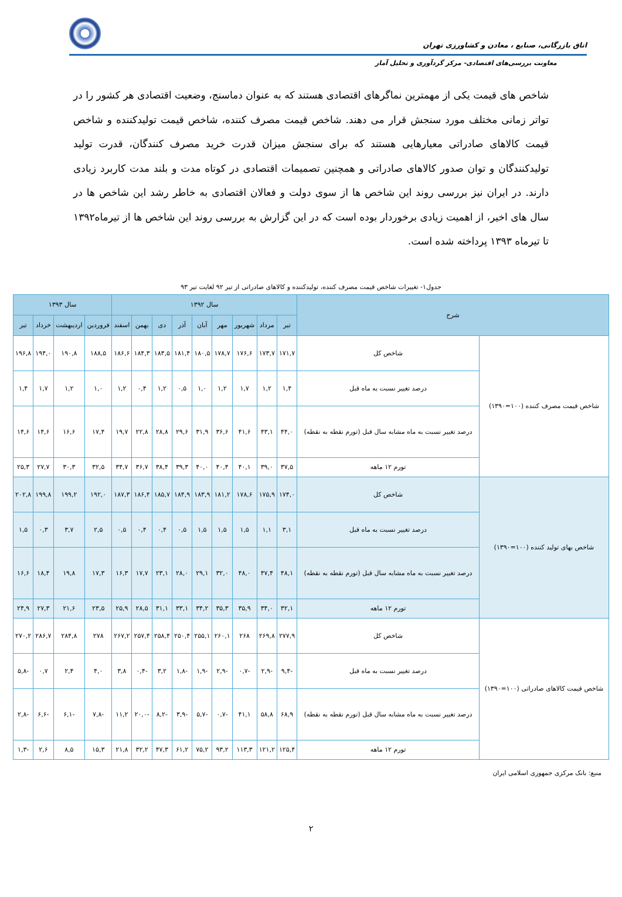اتاق بازرگانی، صنایع ، معادن و کشاورزی تهران
معاونت بررسی‌های اقتصادی- مرکز گردآوری و تحلیل آمار
شاخص های قیمت یکی از مهمترین نماگرهای اقتصادی هستند که به عنوان دماسنج، وضعیت اقتصادی هر کشور را در تواتر زمانی مختلف مورد سنجش قرار می دهند. شاخص قیمت مصرف کننده، شاخص قیمت تولیدکننده و شاخص قیمت کالاهای صادراتی معیارهایی هستند که برای سنجش میزان قدرت خرید مصرف کنندگان، قدرت تولید تولیدکنندگان و توان صدور کالاهای صادراتی و همچنین تصمیمات اقتصادی در کوتاه مدت و بلند مدت کاربرد زیادی دارند. در ایران نیز بررسی روند این شاخص ها از سوی دولت و فعالان اقتصادی به خاطر رشد این شاخص ها در سال های اخیر، از اهمیت زیادی برخوردار بوده است که در این گزارش به بررسی روند این شاخص ها از تیرماه۱۳۹۲ تا تیرماه ۱۳۹۳ پرداخته شده است.
جدول۱- تغییرات شاخص قیمت مصرف کننده، تولیدکننده و کالاهای صادراتی از تیر ۹۲ لغایت تیر ۹۳
| شرح | | سال ۱۳۹۲ | | | | | | | | | سال ۱۳۹۳ | | | |
| --- | --- | --- | --- | --- | --- | --- | --- | --- | --- | --- | --- | --- | --- | --- |
| | | تیر | مرداد | شهریور | مهر | آبان | آذر | دی | بهمن | اسفند | فروردین | اردیبهشت | خرداد | تیر |
| شاخص قیمت مصرف کننده (۱۰۰=۱۳۹۰) | شاخص کل | ۱۷۱,۷ | ۱۷۳,۷ | ۱۷۶,۶ | ۱۷۸,۷ | ۱۸۰,۵ | ۱۸۱,۴ | ۱۸۳,۵ | ۱۸۴,۳ | ۱۸۶,۶ | ۱۸۸,۵ | ۱۹۰,۸ | ۱۹۴,۰ | ۱۹۶,۸ |
| | درصد تغییر نسبت به ماه قبل | ۱,۴ | ۱,۲ | ۱,۷ | ۱,۲ | ۱,۰ | ۰,۵ | ۱,۲ | ۰,۴ | ۱,۲ | ۱,۰ | ۱,۲ | ۱,۷ | ۱,۴ |
| | درصد تغییر نسبت به ماه مشابه سال قبل (تورم نقطه به نقطه) | ۴۴,۰ | ۴۳,۱ | ۴۱,۶ | ۳۶,۶ | ۳۱,۹ | ۲۹,۶ | ۲۸,۸ | ۲۲,۸ | ۱۹,۷ | ۱۷,۴ | ۱۶,۶ | ۱۴,۶ | ۱۴,۶ |
| | تورم ۱۲ ماهه | ۳۷,۵ | ۳۹,۰ | ۴۰,۱ | ۴۰,۴ | ۴۰,۰ | ۳۹,۳ | ۳۸,۴ | ۳۶,۷ | ۳۴,۷ | ۳۲,۵ | ۳۰,۳ | ۲۷,۷ | ۲۵,۳ |
| شاخص بهای تولید کننده (۱۰۰=۱۳۹۰) | شاخص کل | ۱۷۴,۰ | ۱۷۵,۹ | ۱۷۸,۶ | ۱۸۱,۲ | ۱۸۳,۹ | ۱۸۴,۹ | ۱۸۵,۷ | ۱۸۶,۴ | ۱۸۷,۳ | ۱۹۲,۰ | ۱۹۹,۲ | ۱۹۹,۸ | ۲۰۲,۸ |
| | درصد تغییر نسبت به ماه قبل | ۳,۱ | ۱,۱ | ۱,۵ | ۱,۵ | ۱,۵ | ۰,۵ | ۰,۴ | ۰,۴ | ۰,۵ | ۲,۵ | ۳,۷ | ۰,۳ | ۱,۵ |
| | درصد تغییر نسبت به ماه مشابه سال قبل (تورم نقطه به نقطه) | ۴۸,۱ | ۴۷,۴ | ۴۸,۰ | ۳۲,۰ | ۲۹,۱ | ۲۸,۰ | ۲۳,۱ | ۱۷,۷ | ۱۶,۳ | ۱۷,۳ | ۱۹,۸ | ۱۸,۴ | ۱۶,۶ |
| | تورم ۱۲ ماهه | ۳۲,۱ | ۳۴,۰ | ۳۵,۹ | ۳۵,۳ | ۳۴,۲ | ۳۳,۱ | ۳۱,۱ | ۲۸,۵ | ۲۵,۹ | ۲۳,۵ | ۲۱,۶ | ۲۷,۳ | ۲۴,۹ |
| شاخص قیمت کالاهای صادراتی (۱۰۰=۱۳۹۰) | شاخص کل | ۲۷۷,۹ | ۲۶۹,۸ | ۲۶۸ | ۲۶۰,۱ | ۲۵۵,۱ | ۲۵۰,۴ | ۲۵۸,۴ | ۲۵۷,۴ | ۲۶۷,۲ | ۲۷۸ | ۲۸۴,۸ | ۲۸۶,۷ | ۲۷۰,۲ |
| | درصد تغییر نسبت به ماه قبل | -۹,۴ | -۲,۹ | -۰,۷ | -۲,۹ | -۱,۹ | -۱,۸ | ۳,۲ | -۰,۴ | ۳,۸ | ۴,۰ | ۲,۴ | ۰,۷ | -۵,۸ |
| | درصد تغییر نسبت به ماه مشابه سال قبل (تورم نقطه به نقطه) | ۶۸,۹ | ۵۸,۸ | ۴۱,۱ | -۰,۷ | -۵,۷ | -۳,۹ | -۸,۲ | -۲۰,۰ | ۱۱,۲ | -۷,۸ | -۶,۱ | -۶,۶ | -۲,۸ |
| | تورم ۱۲ ماهه | ۱۲۵,۴ | ۱۲۱,۲ | ۱۱۳,۳ | ۹۳,۲ | ۷۵,۲ | ۶۱,۲ | ۴۷,۳ | ۳۲,۲ | ۲۱,۸ | ۱۵,۳ | ۸,۵ | ۲,۶ | -۱,۳ |
منبع: بانک مرکزی جمهوری اسلامی ایران
۲